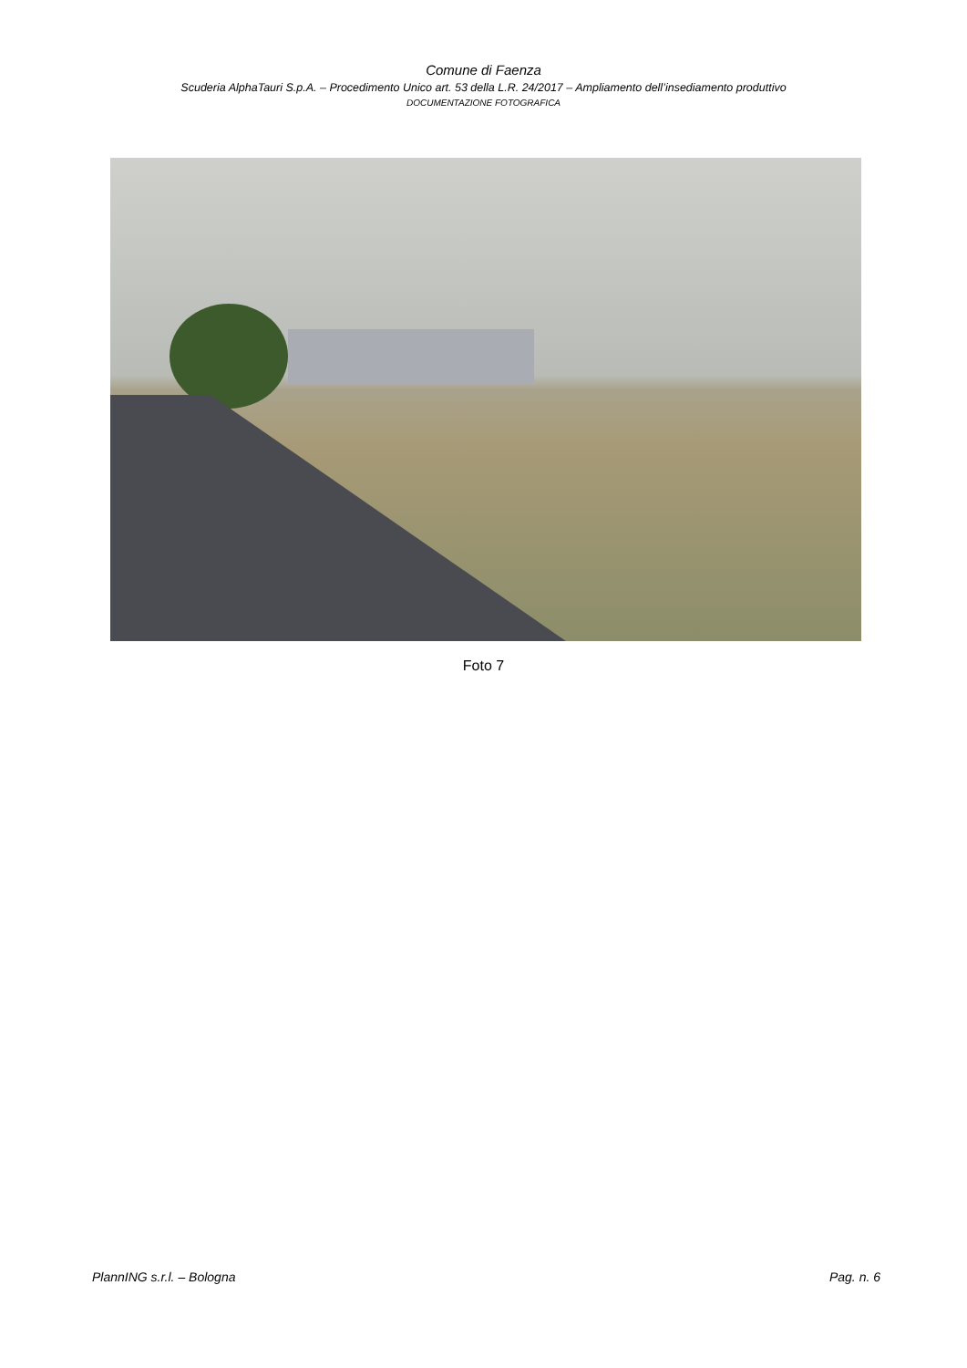Comune di Faenza
Scuderia AlphaTauri S.p.A. – Procedimento Unico art. 53 della L.R. 24/2017 – Ampliamento dell’insediamento produttivo
DOCUMENTAZIONE FOTOGRAFICA
Foto 7
PlannING s.r.l. – Bologna Pag. n. 6